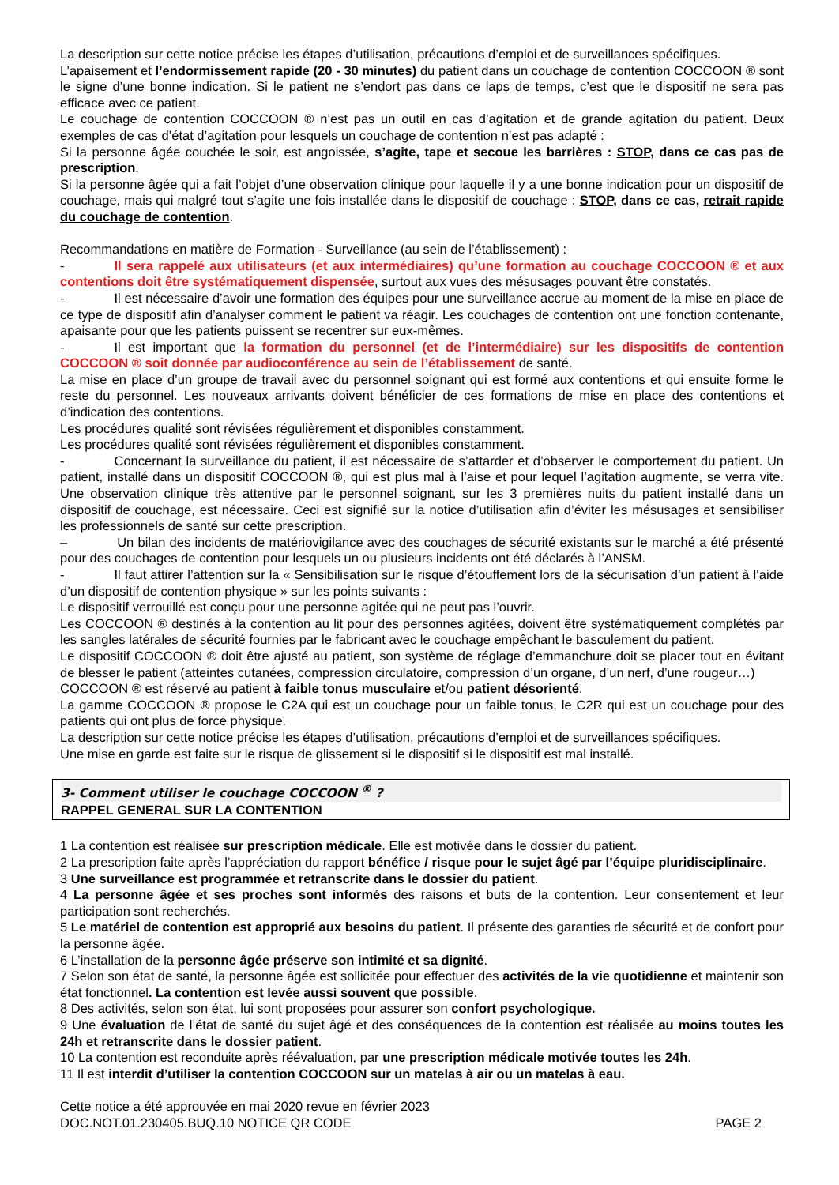La description sur cette notice précise les étapes d’utilisation, précautions d’emploi et de surveillances spécifiques.
L’apaisement et l’endormissement rapide (20 - 30 minutes) du patient dans un couchage de contention COCCOON ® sont le signe d’une bonne indication. Si le patient ne s’endort pas dans ce laps de temps, c’est que le dispositif ne sera pas efficace avec ce patient.
Le couchage de contention COCCOON ® n’est pas un outil en cas d’agitation et de grande agitation du patient. Deux exemples de cas d’état d’agitation pour lesquels un couchage de contention n’est pas adapté :
Si la personne âgée couchée le soir, est angoissée, s’agite, tape et secoue les barrières : STOP, dans ce cas pas de prescription.
Si la personne âgée qui a fait l’objet d’une observation clinique pour laquelle il y a une bonne indication pour un dispositif de couchage, mais qui malgré tout s’agite une fois installée dans le dispositif de couchage : STOP, dans ce cas, retrait rapide du couchage de contention.
Recommandations en matière de Formation - Surveillance (au sein de l’établissement) :
- Il sera rappelé aux utilisateurs (et aux intermédiaires) qu’une formation au couchage COCCOON ® et aux contentions doit être systématiquement dispensée, surtout aux vues des mésusages pouvant être constatés.
- Il est nécessaire d’avoir une formation des équipes pour une surveillance accrue au moment de la mise en place de ce type de dispositif afin d’analyser comment le patient va réagir. Les couchages de contention ont une fonction contenante, apaisante pour que les patients puissent se recentrer sur eux-mêmes.
- Il est important que la formation du personnel (et de l’intermédiaire) sur les dispositifs de contention COCCOON ® soit donnée par audioconférence au sein de l’établissement de santé.
La mise en place d’un groupe de travail avec du personnel soignant qui est formé aux contentions et qui ensuite forme le reste du personnel. Les nouveaux arrivants doivent bénéficier de ces formations de mise en place des contentions et d’indication des contentions.
Les procédures qualité sont révisées régulièrement et disponibles constamment.
Les procédures qualité sont révisées régulièrement et disponibles constamment.
- Concernant la surveillance du patient, il est nécessaire de s’attarder et d’observer le comportement du patient. Un patient, installé dans un dispositif COCCOON ®, qui est plus mal à l’aise et pour lequel l’agitation augmente, se verra vite. Une observation clinique très attentive par le personnel soignant, sur les 3 premières nuits du patient installé dans un dispositif de couchage, est nécessaire. Ceci est signifié sur la notice d’utilisation afin d’éviter les mésusages et sensibiliser les professionnels de santé sur cette prescription.
– Un bilan des incidents de matériovigilance avec des couchages de sécurité existants sur le marché a été présenté pour des couchages de contention pour lesquels un ou plusieurs incidents ont été déclarés à l’ANSM.
- Il faut attirer l’attention sur la « Sensibilisation sur le risque d’étouffement lors de la sécurisation d’un patient à l’aide d’un dispositif de contention physique » sur les points suivants :
Le dispositif verrouillé est conçu pour une personne agitée qui ne peut pas l’ouvrir.
Les COCCOON ® destinés à la contention au lit pour des personnes agitées, doivent être systématiquement complétés par les sangles latérales de sécurité fournies par le fabricant avec le couchage empêchant le basculement du patient.
Le dispositif COCCOON ® doit être ajusté au patient, son système de réglage d’emmanchure doit se placer tout en évitant de blesser le patient (atteintes cutanées, compression circulatoire, compression d’un organe, d’un nerf, d’une rougeur…)
COCCOON ® est réservé au patient à faible tonus musculaire et/ou patient désorienté.
La gamme COCCOON ® propose le C2A qui est un couchage pour un faible tonus, le C2R qui est un couchage pour des patients qui ont plus de force physique.
La description sur cette notice précise les étapes d’utilisation, précautions d’emploi et de surveillances spécifiques.
Une mise en garde est faite sur le risque de glissement si le dispositif si le dispositif est mal installé.
3- Comment utiliser le couchage COCCOON <sup>®</sup> ?
RAPPEL GENERAL SUR LA CONTENTION
1 La contention est réalisée sur prescription médicale. Elle est motivée dans le dossier du patient.
2 La prescription faite après l’appréciation du rapport bénéfice / risque pour le sujet âgé par l’équipe pluridisciplinaire.
3 Une surveillance est programmée et retranscrite dans le dossier du patient.
4 La personne âgée et ses proches sont informés des raisons et buts de la contention. Leur consentement et leur participation sont recherchés.
5 Le matériel de contention est approprié aux besoins du patient. Il présente des garanties de sécurité et de confort pour la personne âgée.
6 L’installation de la personne âgée préserve son intimité et sa dignité.
7 Selon son état de santé, la personne âgée est sollicitée pour effectuer des activités de la vie quotidienne et maintenir son état fonctionnel. La contention est levée aussi souvent que possible.
8 Des activités, selon son état, lui sont proposées pour assurer son confort psychologique.
9 Une évaluation de l’état de santé du sujet âgé et des conséquences de la contention est réalisée au moins toutes les 24h et retranscrite dans le dossier patient.
10 La contention est reconduite après réévaluation, par une prescription médicale motivée toutes les 24h.
11 Il est interdit d’utiliser la contention COCCOON sur un matelas à air ou un matelas à eau.
Cette notice a été approuvée en mai 2020 revue en février 2023
DOC.NOT.01.230405.BUQ.10 NOTICE QR CODE PAGE 2